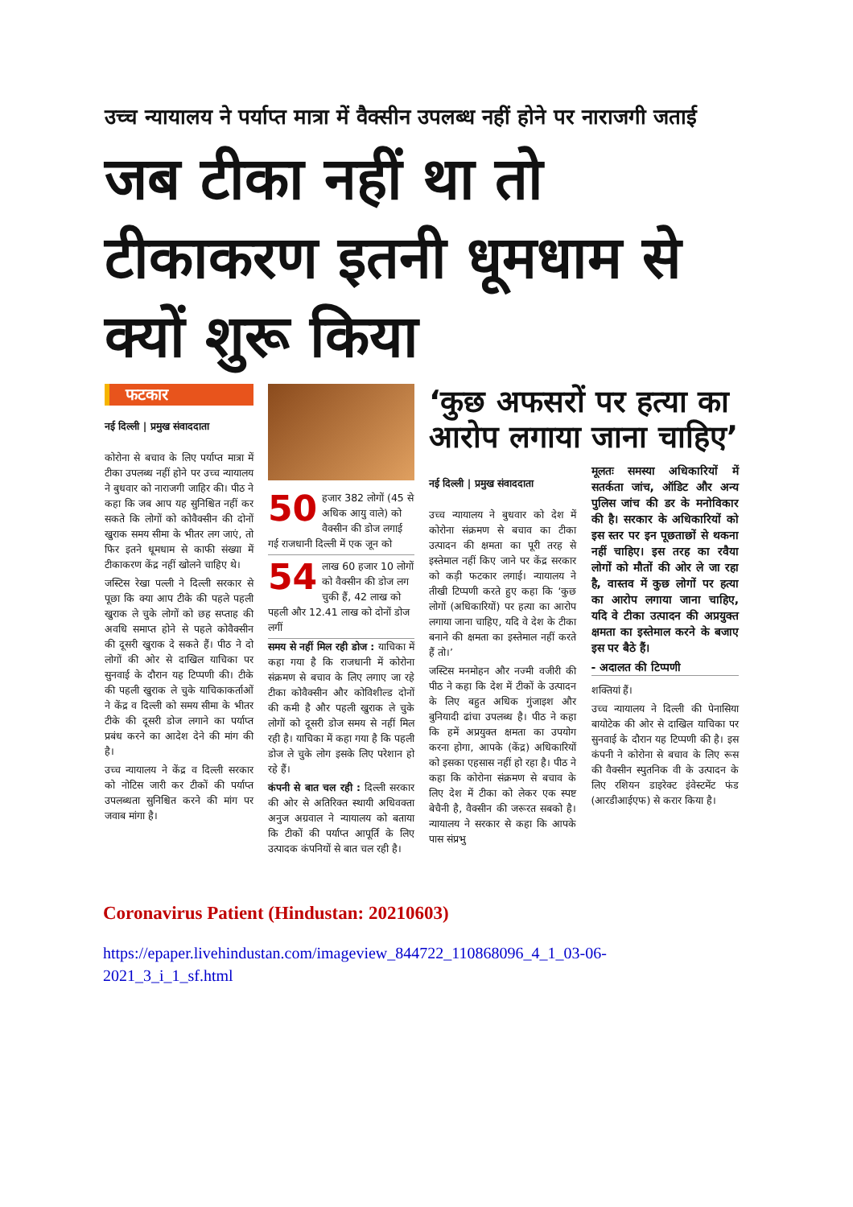उच्च न्यायालय ने पर्याप्त मात्रा में वैक्सीन उपलब्ध नहीं होने पर नाराजगी जताई
जब टीका नहीं था तो टीकाकरण इतनी धूमधाम से क्यों शुरू किया
फटकार
नई दिल्ली | प्रमुख संवाददाता
कोरोना से बचाव के लिए पर्याप्त मात्रा में टीका उपलब्ध नहीं होने पर उच्च न्यायालय ने बुधवार को नाराजगी जाहिर की। पीठ ने कहा कि जब आप यह सुनिश्चित नहीं कर सकते कि लोगों को कोवैक्सीन की दोनों खुराक समय सीमा के भीतर लग जाएं, तो फिर इतने धूमधाम से काफी संख्या में टीकाकरण केंद्र नहीं खोलने चाहिए थे।
जस्टिस रेखा पल्ली ने दिल्ली सरकार से पूछा कि क्या आप टीके की पहले पहली खुराक ले चुके लोगों को छह सप्ताह की अवधि समाप्त होने से पहले कोवैक्सीन की दूसरी खुराक दे सकते हैं। पीठ ने दो लोगों की ओर से दाखिल याचिका पर सुनवाई के दौरान यह टिप्पणी की। टीके की पहली खुराक ले चुके याचिकाकर्ताओं ने केंद्र व दिल्ली को समय सीमा के भीतर टीके की दूसरी डोज लगाने का पर्याप्त प्रबंध करने का आदेश देने की मांग की है।
उच्च न्यायालय ने केंद्र व दिल्ली सरकार को नोटिस जारी कर टीकों की पर्याप्त उपलब्धता सुनिश्चित करने की मांग पर जवाब मांगा है।
50 हजार 382 लोगों (45 से अधिक आयु वाले) को वैक्सीन की डोज लगाई गई राजधानी दिल्ली में एक जून को
54 लाख 60 हजार 10 लोगों को वैक्सीन की डोज लग चुकी हैं, 42 लाख को पहली और 12.41 लाख को दोनों डोज लगीं
समय से नहीं मिल रही डोज : याचिका में कहा गया है कि राजधानी में कोरोना संक्रमण से बचाव के लिए लगाए जा रहे टीका कोवैक्सीन और कोविशील्ड दोनों की कमी है और पहली खुराक ले चुके लोगों को दूसरी डोज समय से नहीं मिल रही है। याचिका में कहा गया है कि पहली डोज ले चुके लोग इसके लिए परेशान हो रहे हैं।
कंपनी से बात चल रही : दिल्ली सरकार की ओर से अतिरिक्त स्थायी अधिवक्ता अनुज अग्रवाल ने न्यायालय को बताया कि टीकों की पर्याप्त आपूर्ति के लिए उत्पादक कंपनियों से बात चल रही है।
‘कुछ अफसरों पर हत्या का आरोप लगाया जाना चाहिए’
नई दिल्ली | प्रमुख संवाददाता
उच्च न्यायालय ने बुधवार को देश में कोरोना संक्रमण से बचाव का टीका उत्पादन की क्षमता का पूरी तरह से इस्तेमाल नहीं किए जाने पर केंद्र सरकार को कड़ी फटकार लगाई। न्यायालय ने तीखी टिप्पणी करते हुए कहा कि ‘कुछ लोगों (अधिकारियों) पर हत्या का आरोप लगाया जाना चाहिए, यदि वे देश के टीका बनाने की क्षमता का इस्तेमाल नहीं करते हैं तो।’
जस्टिस मनमोहन और नज्मी वजीरी की पीठ ने कहा कि देश में टीकों के उत्पादन के लिए बहुत अधिक गुंजाइश और बुनियादी ढांचा उपलब्ध है। पीठ ने कहा कि हमें अप्रयुक्त क्षमता का उपयोग करना होगा, आपके (केंद्र) अधिकारियों को इसका एहसास नहीं हो रहा है। पीठ ने कहा कि कोरोना संक्रमण से बचाव के लिए देश में टीका को लेकर एक स्पष्ट बेचैनी है, वैक्सीन की जरूरत सबको है। न्यायालय ने सरकार से कहा कि आपके पास संप्रभु
मूलतः समस्या अधिकारियों में सतर्कता जांच, ऑडिट और अन्य पुलिस जांच की डर के मनोविकार की है। सरकार के अधिकारियों को इस स्तर पर इन पूछताछों से थकना नहीं चाहिए। इस तरह का रवैया लोगों को मौतों की ओर ले जा रहा है, वास्तव में कुछ लोगों पर हत्या का आरोप लगाया जाना चाहिए, यदि वे टीका उत्पादन की अप्रयुक्त क्षमता का इस्तेमाल करने के बजाए इस पर बैठे हैं।
- अदालत की टिप्पणी
शक्तियां हैं।
उच्च न्यायालय ने दिल्ली की पेनासिया बायोटेक की ओर से दाखिल याचिका पर सुनवाई के दौरान यह टिप्पणी की है। इस कंपनी ने कोरोना से बचाव के लिए रूस की वैक्सीन स्पुतनिक वी के उत्पादन के लिए रशियन डाइरेक्ट इंवेस्टमेंट फंड (आरडीआईएफ) से करार किया है।
Coronavirus Patient (Hindustan: 20210603)
https://epaper.livehindustan.com/imageview_844722_110868096_4_1_03-06-
2021_3_i_1_sf.html